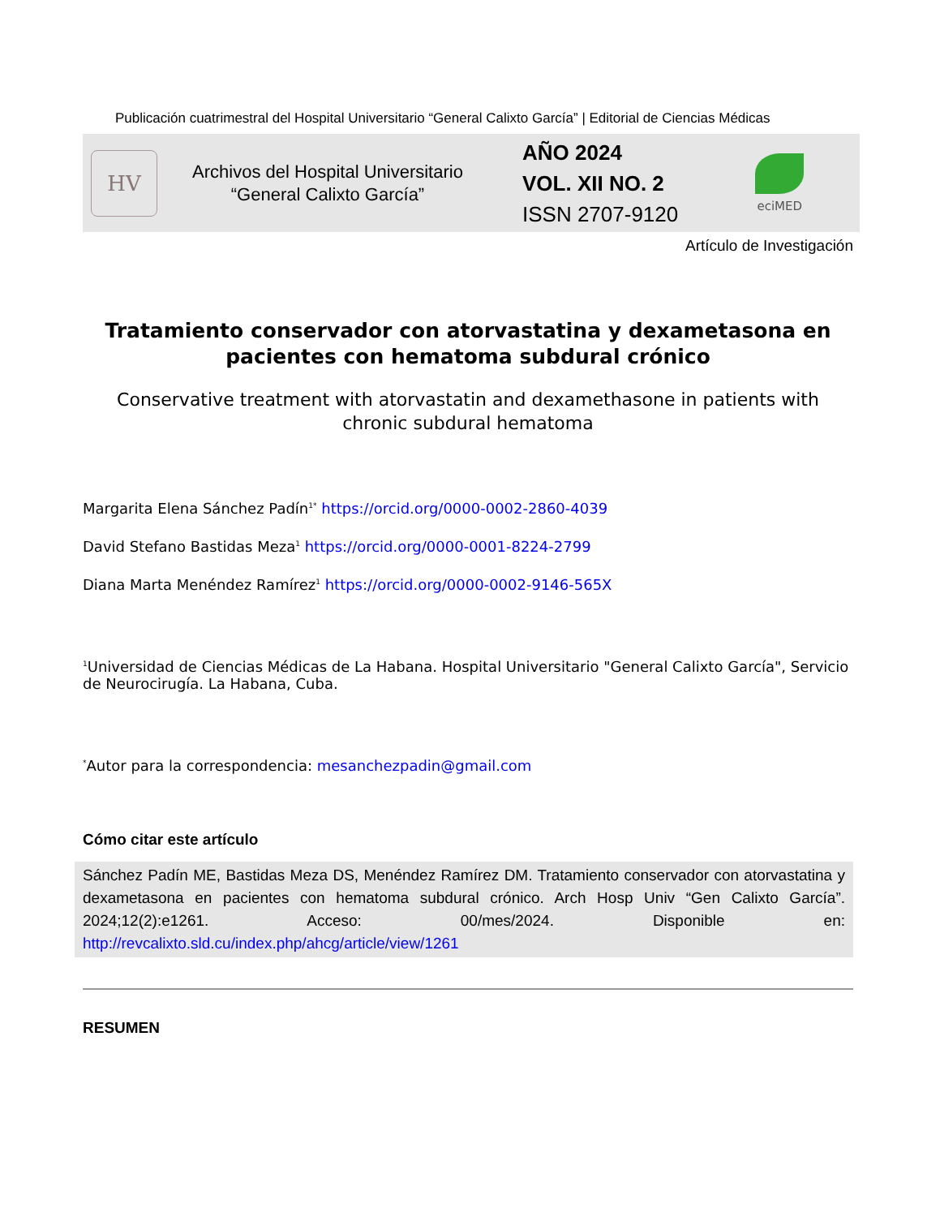Publicación cuatrimestral del Hospital Universitario “General Calixto García” | Editorial de Ciencias Médicas
HV
Archivos del Hospital Universitario
“General Calixto García”
AÑO 2024
VOL. XII NO. 2
ISSN 2707-9120
eciMED
Artículo de Investigación
Tratamiento conservador con atorvastatina y dexametasona en pacientes con hematoma subdural crónico
Conservative treatment with atorvastatin and dexamethasone in patients with chronic subdural hematoma
Margarita Elena Sánchez Padín<sup>1*</sup> https://orcid.org/0000-0002-2860-4039
David Stefano Bastidas Meza<sup>1</sup> https://orcid.org/0000-0001-8224-2799
Diana Marta Menéndez Ramírez<sup>1</sup> https://orcid.org/0000-0002-9146-565X
<sup>1</sup> Universidad de Ciencias Médicas de La Habana. Hospital Universitario "General Calixto García", Servicio de Neurocirugía. La Habana, Cuba.
<sup>*</sup> Autor para la correspondencia: mesanchezpadin@gmail.com
Cómo citar este artículo
Sánchez Padín ME, Bastidas Meza DS, Menéndez Ramírez DM. Tratamiento conservador con atorvastatina y dexametasona en pacientes con hematoma subdural crónico. Arch Hosp Univ “Gen Calixto García”. 2024;12(2):e1261. Acceso: 00/mes/2024. Disponible en: http://revcalixto.sld.cu/index.php/ahcg/article/view/1261
RESUMEN